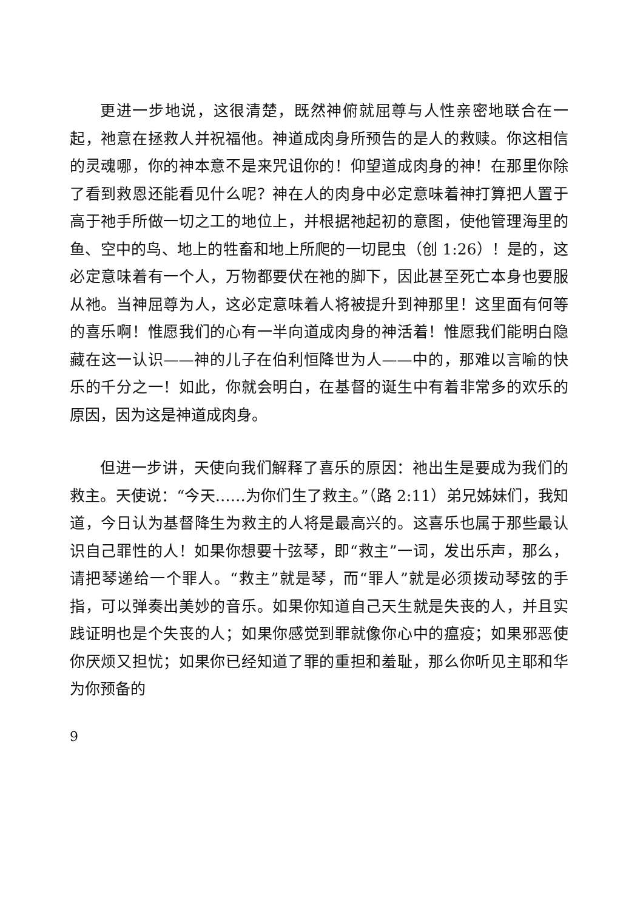更进一步地说，这很清楚，既然神俯就屈尊与人性亲密地联合在一起，祂意在拯救人并祝福他。神道成肉身所预告的是人的救赎。你这相信的灵魂哪，你的神本意不是来咒诅你的！仰望道成肉身的神！在那里你除了看到救恩还能看见什么呢？神在人的肉身中必定意味着神打算把人置于高于祂手所做一切之工的地位上，并根据祂起初的意图，使他管理海里的鱼、空中的鸟、地上的牲畜和地上所爬的一切昆虫（创 1:26）！是的，这必定意味着有一个人，万物都要伏在祂的脚下，因此甚至死亡本身也要服从祂。当神屈尊为人，这必定意味着人将被提升到神那里！这里面有何等的喜乐啊！惟愿我们的心有一半向道成肉身的神活着！惟愿我们能明白隐藏在这一认识——神的儿子在伯利恒降世为人——中的，那难以言喻的快乐的千分之一！如此，你就会明白，在基督的诞生中有着非常多的欢乐的原因，因为这是神道成肉身。
但进一步讲，天使向我们解释了喜乐的原因：祂出生是要成为我们的救主。天使说：“今天……为你们生了救主。”（路 2:11）弟兄姊妹们，我知道，今日认为基督降生为救主的人将是最高兴的。这喜乐也属于那些最认识自己罪性的人！如果你想要十弦琴，即“救主”一词，发出乐声，那么，请把琴递给一个罪人。“救主”就是琴，而“罪人”就是必须拨动琴弦的手指，可以弹奏出美妙的音乐。如果你知道自己天生就是失丧的人，并且实践证明也是个失丧的人；如果你感觉到罪就像你心中的瘟疫；如果邪恶使你厌烦又担忧；如果你已经知道了罪的重担和羞耻，那么你听见主耶和华为你预备的
9